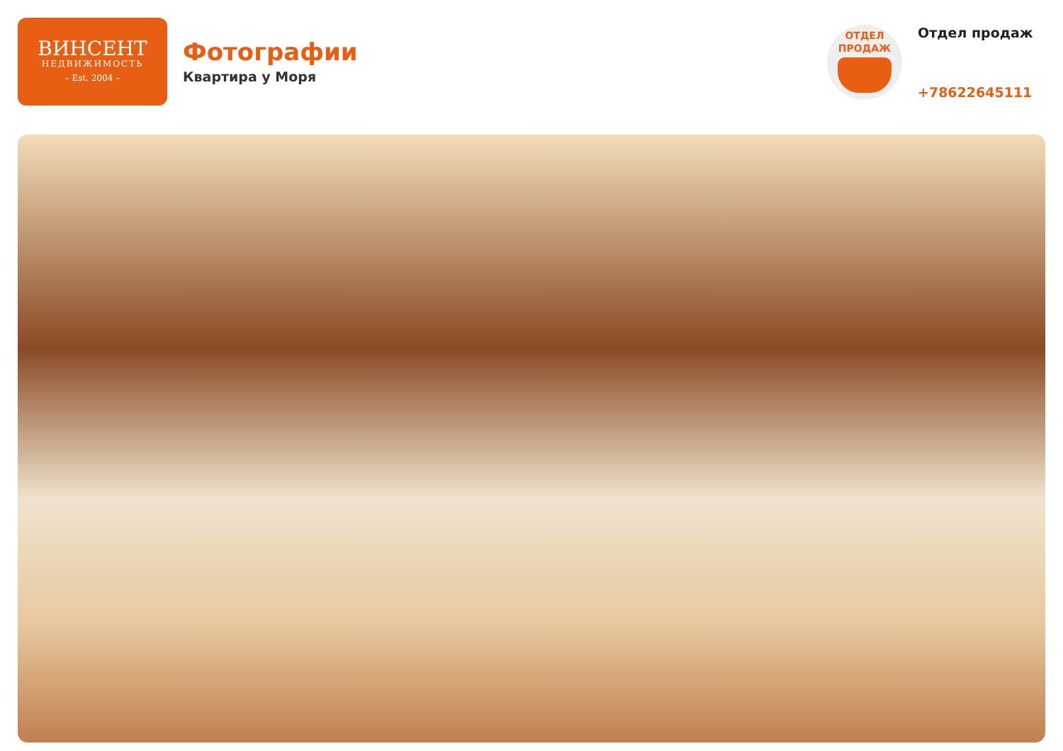ВИНСЕНТ
НЕДВИЖИМОСТЬ
– Est. 2004 –
Фотографии
Квартира у Моря
ОТДЕЛ
ПРОДАЖ
Отдел продаж
+78622645111